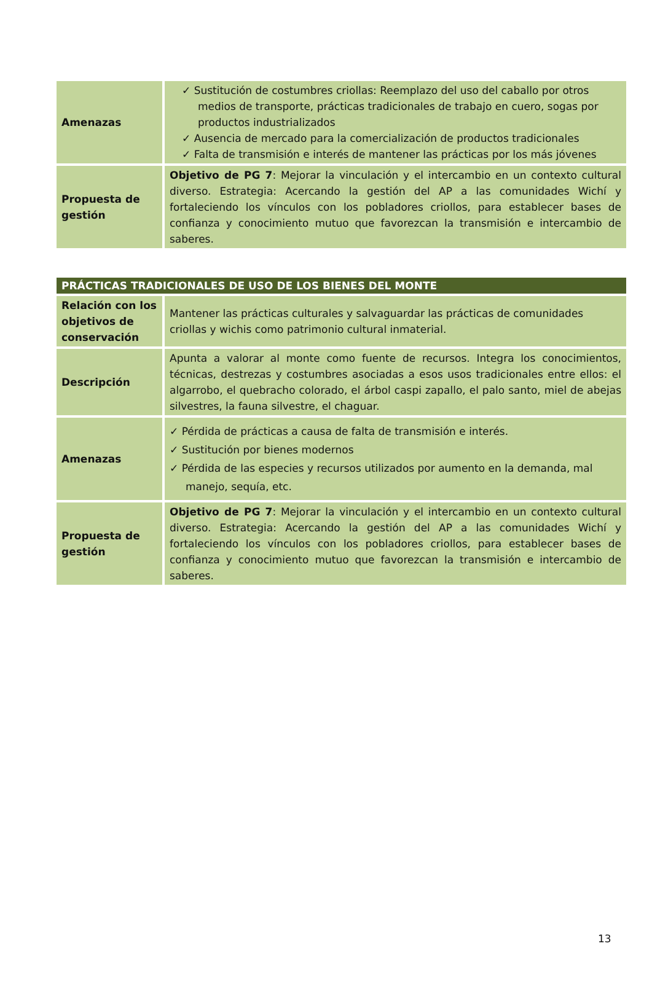| Amenazas | ✓ Sustitución de costumbres criollas: Reemplazo del uso del caballo por otros medios de transporte, prácticas tradicionales de trabajo en cuero, sogas por productos industrializados ✓ Ausencia de mercado para la comercialización de productos tradicionales ✓ Falta de transmisión e interés de mantener las prácticas por los más jóvenes |
| Propuesta de gestión | Objetivo de PG 7 : Mejorar la vinculación y el intercambio en un contexto cultural diverso. Estrategia: Acercando la gestión del AP a las comunidades Wichí y fortaleciendo los vínculos con los pobladores criollos, para establecer bases de confianza y conocimiento mutuo que favorezcan la transmisión e intercambio de saberes. |
| PRÁCTICAS TRADICIONALES DE USO DE LOS BIENES DEL MONTE | |
| --- | --- |
| Relación con los objetivos de conservación | Mantener las prácticas culturales y salvaguardar las prácticas de comunidades criollas y wichis como patrimonio cultural inmaterial. |
| Descripción | Apunta a valorar al monte como fuente de recursos. Integra los conocimientos, técnicas, destrezas y costumbres asociadas a esos usos tradicionales entre ellos: el algarrobo, el quebracho colorado, el árbol caspi zapallo, el palo santo, miel de abejas silvestres, la fauna silvestre, el chaguar. |
| Amenazas | ✓ Pérdida de prácticas a causa de falta de transmisión e interés. ✓ Sustitución por bienes modernos ✓ Pérdida de las especies y recursos utilizados por aumento en la demanda, mal manejo, sequía, etc. |
| Propuesta de gestión | Objetivo de PG 7 : Mejorar la vinculación y el intercambio en un contexto cultural diverso. Estrategia: Acercando la gestión del AP a las comunidades Wichí y fortaleciendo los vínculos con los pobladores criollos, para establecer bases de confianza y conocimiento mutuo que favorezcan la transmisión e intercambio de saberes. |
13